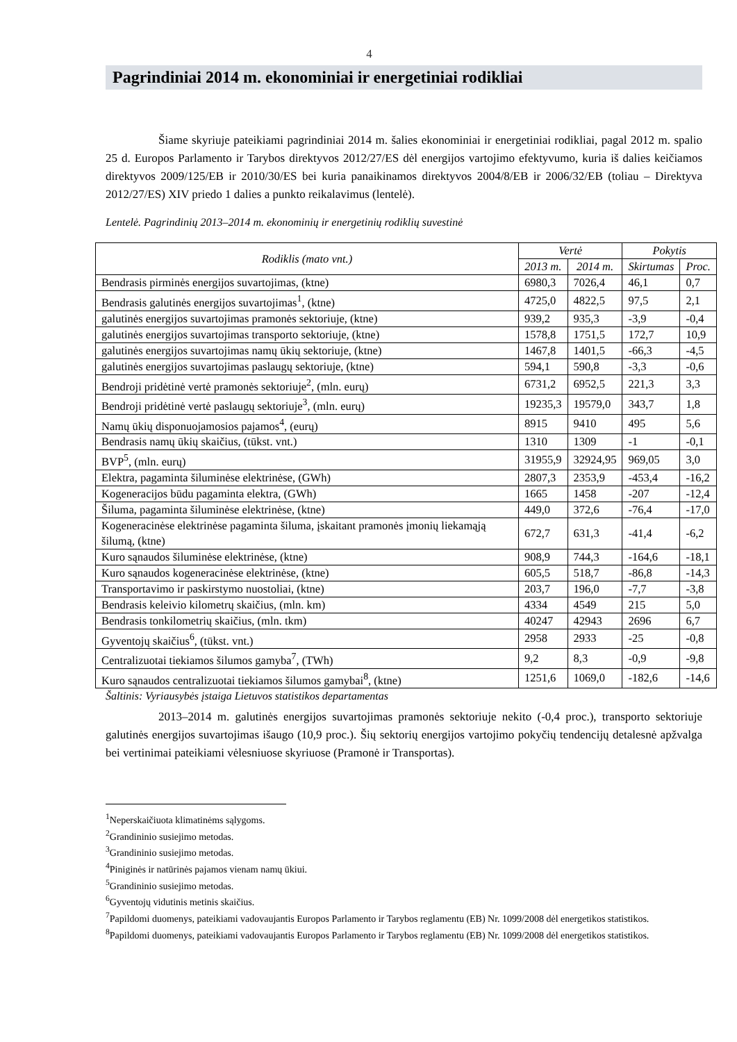4
Pagrindiniai 2014 m. ekonominiai ir energetiniai rodikliai
Šiame skyriuje pateikiami pagrindiniai 2014 m. šalies ekonominiai ir energetiniai rodikliai, pagal 2012 m. spalio 25 d. Europos Parlamento ir Tarybos direktyvos 2012/27/ES dėl energijos vartojimo efektyvumo, kuria iš dalies keičiamos direktyvos 2009/125/EB ir 2010/30/ES bei kuria panaikinamos direktyvos 2004/8/EB ir 2006/32/EB (toliau – Direktyva 2012/27/ES) XIV priedo 1 dalies a punkto reikalavimus (lentelė).
Lentelė. Pagrindinių 2013–2014 m. ekonominių ir energetinių rodiklių suvestinė
| Rodiklis (mato vnt.) | Vertė | | Pokytis | |
| --- | --- | --- | --- | --- |
| | 2013 m. | 2014 m. | Skirtumas | Proc. |
| Bendrasis pirminės energijos suvartojimas, (ktne) | 6980,3 | 7026,4 | 46,1 | 0,7 |
| Bendrasis galutinės energijos suvartojimas<sup>1</sup>, (ktne) | 4725,0 | 4822,5 | 97,5 | 2,1 |
| galutinės energijos suvartojimas pramonės sektoriuje, (ktne) | 939,2 | 935,3 | -3,9 | -0,4 |
| galutinės energijos suvartojimas transporto sektoriuje, (ktne) | 1578,8 | 1751,5 | 172,7 | 10,9 |
| galutinės energijos suvartojimas namų ūkių sektoriuje, (ktne) | 1467,8 | 1401,5 | -66,3 | -4,5 |
| galutinės energijos suvartojimas paslaugų sektoriuje, (ktne) | 594,1 | 590,8 | -3,3 | -0,6 |
| Bendroji pridėtinė vertė pramonės sektoriuje<sup>2</sup>, (mln. eurų) | 6731,2 | 6952,5 | 221,3 | 3,3 |
| Bendroji pridėtinė vertė paslaugų sektoriuje<sup>3</sup>, (mln. eurų) | 19235,3 | 19579,0 | 343,7 | 1,8 |
| Namų ūkių disponuojamosios pajamos<sup>4</sup>, (eurų) | 8915 | 9410 | 495 | 5,6 |
| Bendrasis namų ūkių skaičius, (tūkst. vnt.) | 1310 | 1309 | -1 | -0,1 |
| BVP<sup>5</sup>, (mln. eurų) | 31955,9 | 32924,95 | 969,05 | 3,0 |
| Elektra, pagaminta šiluminėse elektrinėse, (GWh) | 2807,3 | 2353,9 | -453,4 | -16,2 |
| Kogeneracijos būdu pagaminta elektra, (GWh) | 1665 | 1458 | -207 | -12,4 |
| Šiluma, pagaminta šiluminėse elektrinėse, (ktne) | 449,0 | 372,6 | -76,4 | -17,0 |
| Kogeneracinėse elektrinėse pagaminta šiluma, įskaitant pramonės įmonių liekamąją šilumą, (ktne) | 672,7 | 631,3 | -41,4 | -6,2 |
| Kuro sąnaudos šiluminėse elektrinėse, (ktne) | 908,9 | 744,3 | -164,6 | -18,1 |
| Kuro sąnaudos kogeneracinėse elektrinėse, (ktne) | 605,5 | 518,7 | -86,8 | -14,3 |
| Transportavimo ir paskirstymo nuostoliai, (ktne) | 203,7 | 196,0 | -7,7 | -3,8 |
| Bendrasis keleivio kilometrų skaičius, (mln. km) | 4334 | 4549 | 215 | 5,0 |
| Bendrasis tonkilometrių skaičius, (mln. tkm) | 40247 | 42943 | 2696 | 6,7 |
| Gyventojų skaičius<sup>6</sup>, (tūkst. vnt.) | 2958 | 2933 | -25 | -0,8 |
| Centralizuotai tiekiamos šilumos gamyba<sup>7</sup>, (TWh) | 9,2 | 8,3 | -0,9 | -9,8 |
| Kuro sąnaudos centralizuotai tiekiamos šilumos gamybai<sup>8</sup>, (ktne) | 1251,6 | 1069,0 | -182,6 | -14,6 |
Šaltinis: Vyriausybės įstaiga Lietuvos statistikos departamentas
2013–2014 m. galutinės energijos suvartojimas pramonės sektoriuje nekito (-0,4 proc.), transporto sektoriuje galutinės energijos suvartojimas išaugo (10,9 proc.). Šių sektorių energijos vartojimo pokyčių tendencijų detalesnė apžvalga bei vertinimai pateikiami vėlesniuose skyriuose (Pramonė ir Transportas).
<sup>1</sup> Neperskaičiuota klimatinėms sąlygoms.
<sup>2</sup> Grandininio susiejimo metodas.
<sup>3</sup> Grandininio susiejimo metodas.
<sup>4</sup> Piniginės ir natūrinės pajamos vienam namų ūkiui.
<sup>5</sup> Grandininio susiejimo metodas.
<sup>6</sup> Gyventojų vidutinis metinis skaičius.
<sup>7</sup> Papildomi duomenys, pateikiami vadovaujantis Europos Parlamento ir Tarybos reglamentu (EB) Nr. 1099/2008 dėl energetikos statistikos.
<sup>8</sup> Papildomi duomenys, pateikiami vadovaujantis Europos Parlamento ir Tarybos reglamentu (EB) Nr. 1099/2008 dėl energetikos statistikos.